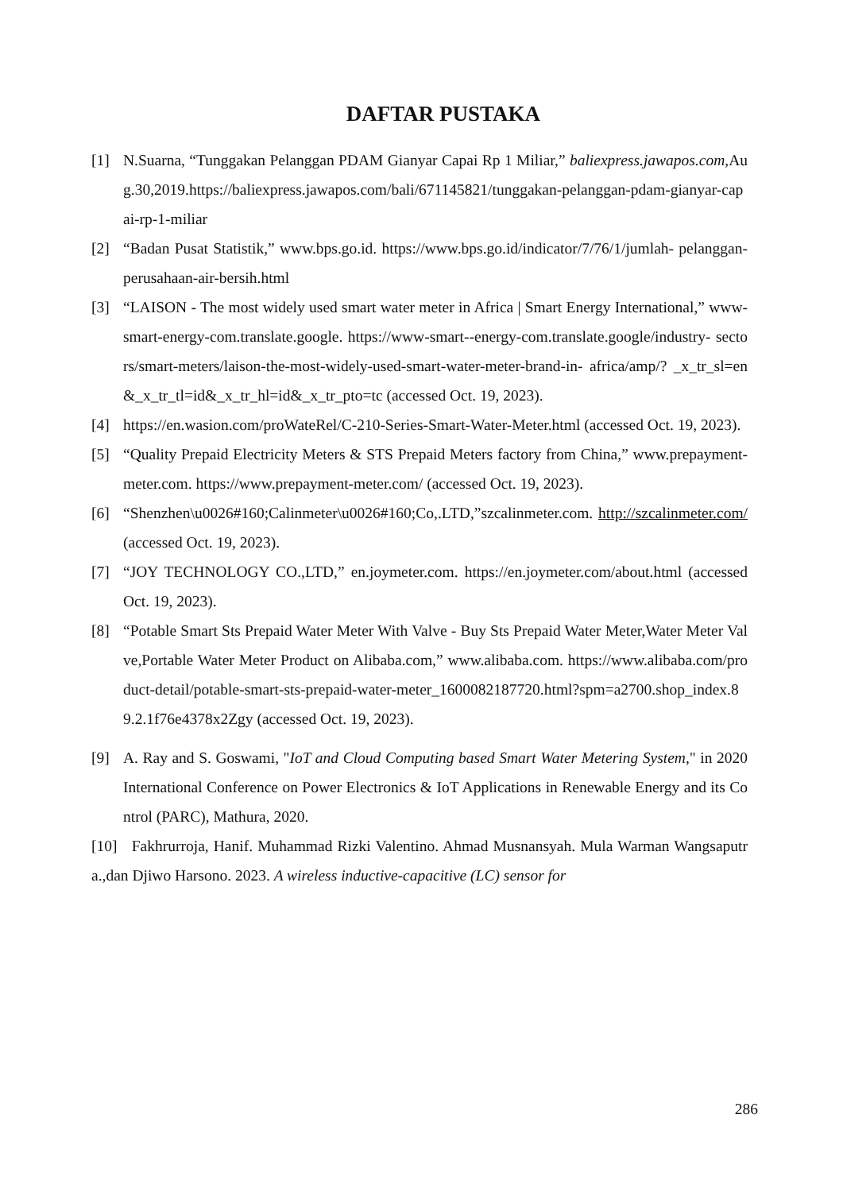DAFTAR PUSTAKA
[1] N.Suarna, “Tunggakan Pelanggan PDAM Gianyar Capai Rp 1 Miliar,” baliexpress.jawapos.com,Aug.30,2019.https://baliexpress.jawapos.com/bali/671145821/tunggakan-pelanggan-pdam-gianyar-capai-rp-1-miliar
[2] “Badan Pusat Statistik,” www.bps.go.id. https://www.bps.go.id/indicator/7/76/1/jumlah- pelanggan-perusahaan-air-bersih.html
[3] “LAISON - The most widely used smart water meter in Africa | Smart Energy International,” www- smart-energy-com.translate.google. https://www-smart--energy-com.translate.google/industry- sectors/smart-meters/laison-the-most-widely-used-smart-water-meter-brand-in- africa/amp/? _x_tr_sl=en&_x_tr_tl=id&_x_tr_hl=id&_x_tr_pto=tc (accessed Oct. 19, 2023).
[4] https://en.wasion.com/proWateRel/C-210-Series-Smart-Water-Meter.html (accessed Oct. 19, 2023).
[5] “Quality Prepaid Electricity Meters & STS Prepaid Meters factory from China,” www.prepayment- meter.com. https://www.prepayment-meter.com/ (accessed Oct. 19, 2023).
[6] “Shenzhen\u0026#160;Calinmeter\u0026#160;Co,.LTD,”szcalinmeter.com. http://szcalinmeter.com/ (accessed Oct. 19, 2023).
[7] “JOY TECHNOLOGY CO.,LTD,” en.joymeter.com. https://en.joymeter.com/about.html (accessed Oct. 19, 2023).
[8] “Potable Smart Sts Prepaid Water Meter With Valve - Buy Sts Prepaid Water Meter,Water Meter Valve,Portable Water Meter Product on Alibaba.com,” www.alibaba.com. https://www.alibaba.com/product-detail/potable-smart-sts-prepaid-water-meter_1600082187720.html?spm=a2700.shop_index.89.2.1f76e4378x2Zgy (accessed Oct. 19, 2023).
[9] A. Ray and S. Goswami, "IoT and Cloud Computing based Smart Water Metering System," in 2020 International Conference on Power Electronics & IoT Applications in Renewable Energy and its Control (PARC), Mathura, 2020.
[10] Fakhrurroja, Hanif. Muhammad Rizki Valentino. Ahmad Musnansyah. Mula Warman Wangsaputra.,dan Djiwo Harsono. 2023. A wireless inductive-capacitive (LC) sensor for
286